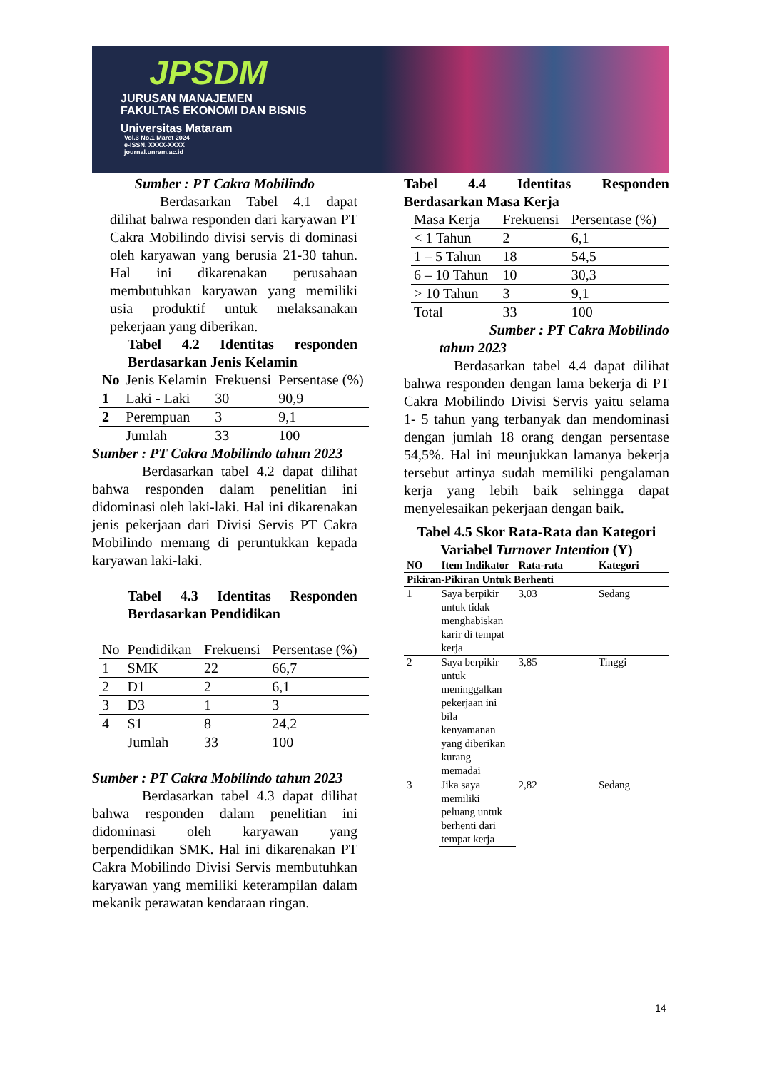JPSDM
JURUSAN MANAJEMEN
FAKULTAS EKONOMI DAN BISNIS
Universitas Mataram
Vol.3 No.1 Maret 2024
e-ISSN. XXXX-XXXX
journal.unram.ac.id
Sumber : PT Cakra Mobilindo
Berdasarkan Tabel 4.1 dapat dilihat bahwa responden dari karyawan PT Cakra Mobilindo divisi servis di dominasi oleh karyawan yang berusia 21-30 tahun. Hal ini dikarenakan perusahaan membutuhkan karyawan yang memiliki usia produktif untuk melaksanakan pekerjaan yang diberikan.
Tabel 4.2 Identitas responden Berdasarkan Jenis Kelamin
| No | Jenis Kelamin | Frekuensi | Persentase (%) |
| 1 | Laki - Laki | 30 | 90,9 |
| 2 | Perempuan | 3 | 9,1 |
| | Jumlah | 33 | 100 |
Sumber : PT Cakra Mobilindo tahun 2023
Berdasarkan tabel 4.2 dapat dilihat bahwa responden dalam penelitian ini didominasi oleh laki-laki. Hal ini dikarenakan jenis pekerjaan dari Divisi Servis PT Cakra Mobilindo memang di peruntukkan kepada karyawan laki-laki.
Tabel 4.3 Identitas Responden Berdasarkan Pendidikan
| No | Pendidikan | Frekuensi | Persentase (%) |
| 1 | SMK | 22 | 66,7 |
| 2 | D1 | 2 | 6,1 |
| 3 | D3 | 1 | 3 |
| 4 | S1 | 8 | 24,2 |
| | Jumlah | 33 | 100 |
Sumber : PT Cakra Mobilindo tahun 2023
Berdasarkan tabel 4.3 dapat dilihat bahwa responden dalam penelitian ini didominasi oleh karyawan yang berpendidikan SMK. Hal ini dikarenakan PT Cakra Mobilindo Divisi Servis membutuhkan karyawan yang memiliki keterampilan dalam mekanik perawatan kendaraan ringan.
Tabel 4.4 Identitas Responden Berdasarkan Masa Kerja
| Masa Kerja | Frekuensi | Persentase (%) |
| < 1 Tahun | 2 | 6,1 |
| 1 – 5 Tahun | 18 | 54,5 |
| 6 – 10 Tahun | 10 | 30,3 |
| > 10 Tahun | 3 | 9,1 |
| Total | 33 | 100 |
Sumber : PT Cakra Mobilindo
tahun 2023
Berdasarkan tabel 4.4 dapat dilihat bahwa responden dengan lama bekerja di PT Cakra Mobilindo Divisi Servis yaitu selama 1- 5 tahun yang terbanyak dan mendominasi dengan jumlah 18 orang dengan persentase 54,5%. Hal ini meunjukkan lamanya bekerja tersebut artinya sudah memiliki pengalaman kerja yang lebih baik sehingga dapat menyelesaikan pekerjaan dengan baik.
Tabel 4.5 Skor Rata-Rata dan Kategori Variabel Turnover Intention (Y)
| NO | Item Indikator | Rata-rata | Kategori |
| Pikiran-Pikiran Untuk Berhenti | | | |
| 1 | Saya berpikir untuk tidak menghabiskan karir di tempat kerja | 3,03 | Sedang |
| 2 | Saya berpikir untuk meninggalkan pekerjaan ini bila kenyamanan yang diberikan kurang memadai | 3,85 | Tinggi |
| 3 | Jika saya memiliki peluang untuk berhenti dari tempat kerja | 2,82 | Sedang |
14